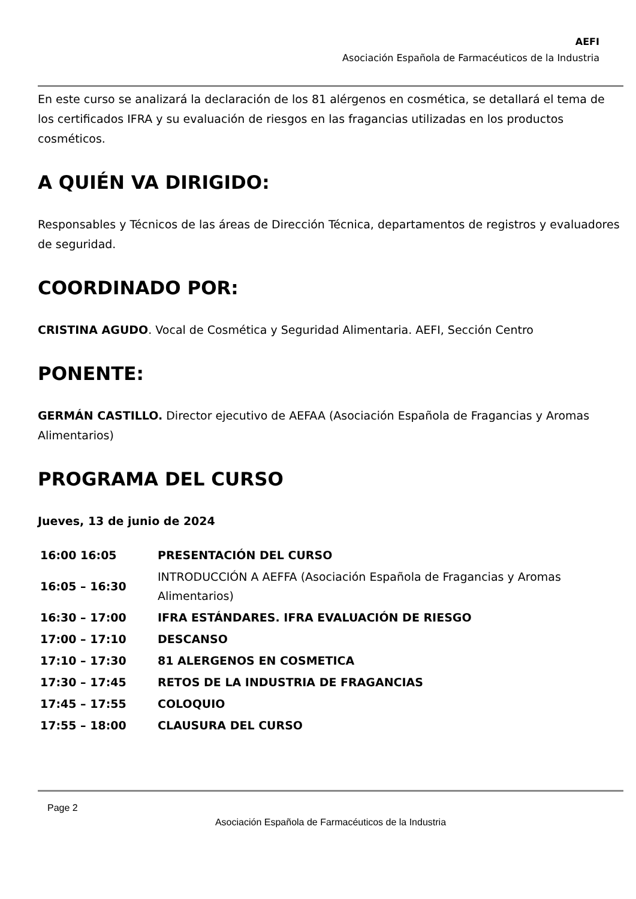AEFI
Asociación Española de Farmacéuticos de la Industria
En este curso se analizará la declaración de los 81 alérgenos en cosmética, se detallará el tema de los certificados IFRA y su evaluación de riesgos en las fragancias utilizadas en los productos cosméticos.
A QUIÉN VA DIRIGIDO:
Responsables y Técnicos de las áreas de Dirección Técnica, departamentos de registros y evaluadores de seguridad.
COORDINADO POR:
CRISTINA AGUDO. Vocal de Cosmética y Seguridad Alimentaria. AEFI, Sección Centro
PONENTE:
GERMÁN CASTILLO. Director ejecutivo de AEFAA (Asociación Española de Fragancias y Aromas Alimentarios)
PROGRAMA DEL CURSO
Jueves, 13 de junio de 2024
| 16:00 16:05 | PRESENTACIÓN DEL CURSO |
| 16:05 – 16:30 | INTRODUCCIÓN A AEFFA (Asociación Española de Fragancias y Aromas Alimentarios) |
| 16:30 – 17:00 | IFRA ESTÁNDARES. IFRA EVALUACIÓN DE RIESGO |
| 17:00 – 17:10 | DESCANSO |
| 17:10 – 17:30 | 81 ALERGENOS EN COSMETICA |
| 17:30 – 17:45 | RETOS DE LA INDUSTRIA DE FRAGANCIAS |
| 17:45 – 17:55 | COLOQUIO |
| 17:55 – 18:00 | CLAUSURA DEL CURSO |
Page 2
Asociación Española de Farmacéuticos de la Industria